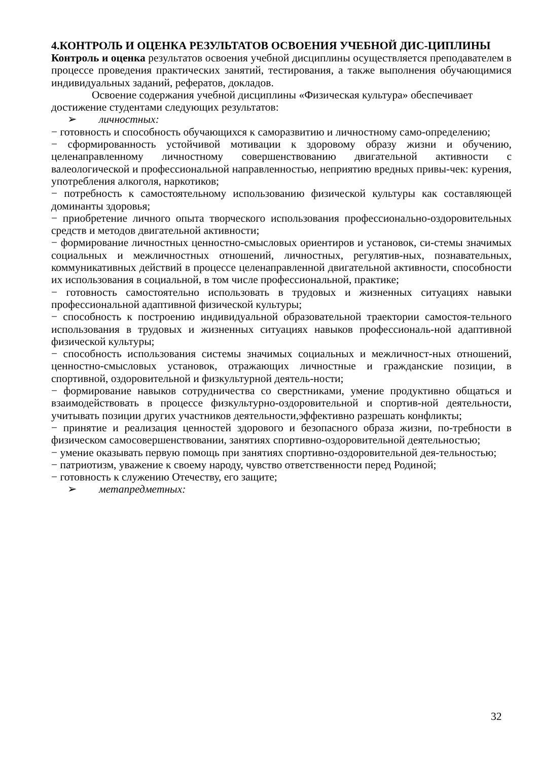4.КОНТРОЛЬ И ОЦЕНКА РЕЗУЛЬТАТОВ ОСВОЕНИЯ УЧЕБНОЙ ДИС-ЦИПЛИНЫ
Контроль и оценка результатов освоения учебной дисциплины осуществляется преподавателем в процессе проведения практических занятий, тестирования, а также выполнения обучающимися индивидуальных заданий, рефератов, докладов.
Освоение содержания учебной дисциплины «Физическая культура» обеспечивает достижение студентами следующих результатов:
➢ личностных:
− готовность и способность обучающихся к саморазвитию и личностному само-определению;
− сформированность устойчивой мотивации к здоровому образу жизни и обучению, целенаправленному личностному совершенствованию двигательной активности с валеологической и профессиональной направленностью, неприятию вредных привы-чек: курения, употребления алкоголя, наркотиков;
− потребность к самостоятельному использованию физической культуры как составляющей доминанты здоровья;
− приобретение личного опыта творческого использования профессионально-оздоровительных средств и методов двигательной активности;
− формирование личностных ценностно-смысловых ориентиров и установок, си-стемы значимых социальных и межличностных отношений, личностных, регулятив-ных, познавательных, коммуникативных действий в процессе целенаправленной двигательной активности, способности их использования в социальной, в том числе профессиональной, практике;
− готовность самостоятельно использовать в трудовых и жизненных ситуациях навыки профессиональной адаптивной физической культуры;
− способность к построению индивидуальной образовательной траектории самостоя-тельного использования в трудовых и жизненных ситуациях навыков профессиональ-ной адаптивной физической культуры;
− способность использования системы значимых социальных и межличност-ных отношений, ценностно-смысловых установок, отражающих личностные и гражданские позиции, в спортивной, оздоровительной и физкультурной деятель-ности;
− формирование навыков сотрудничества со сверстниками, умение продуктивно общаться и взаимодействовать в процессе физкультурно-оздоровительной и спортив-ной деятельности, учитывать позиции других участников деятельности,эффективно разрешать конфликты;
− принятие и реализация ценностей здорового и безопасного образа жизни, по-требности в физическом самосовершенствовании, занятиях спортивно-оздоровительной деятельностью;
− умение оказывать первую помощь при занятиях спортивно-оздоровительной дея-тельностью;
− патриотизм, уважение к своему народу, чувство ответственности перед Родиной;
− готовность к служению Отечеству, его защите;
➢ метапредметных:
32